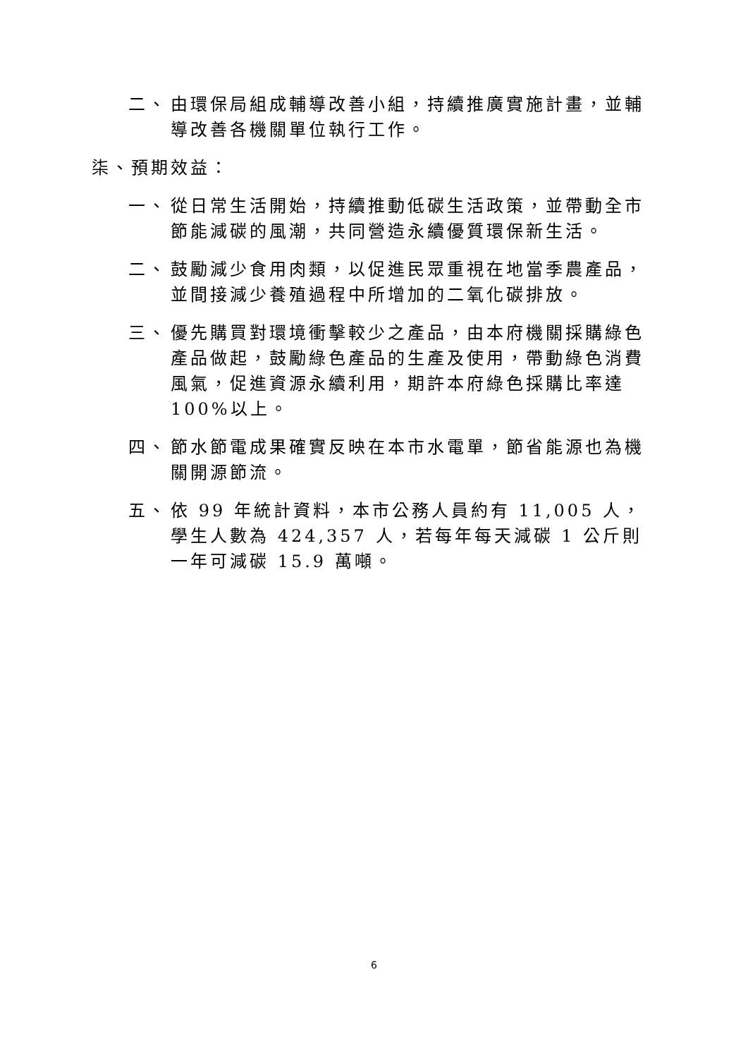二、 由環保局組成輔導改善小組，持續推廣實施計畫，並輔導改善各機關單位執行工作。
柒、預期效益：
一、 從日常生活開始，持續推動低碳生活政策，並帶動全市節能減碳的風潮，共同營造永續優質環保新生活。
二、 鼓勵減少食用肉類，以促進民眾重視在地當季農產品，並間接減少養殖過程中所增加的二氧化碳排放。
三、 優先購買對環境衝擊較少之產品，由本府機關採購綠色產品做起，鼓勵綠色產品的生產及使用，帶動綠色消費風氣，促進資源永續利用，期許本府綠色採購比率達100%以上。
四、 節水節電成果確實反映在本市水電單，節省能源也為機關開源節流。
五、 依 99 年統計資料，本市公務人員約有 11,005 人，學生人數為 424,357 人，若每年每天減碳 1 公斤則一年可減碳 15.9 萬噸。
6